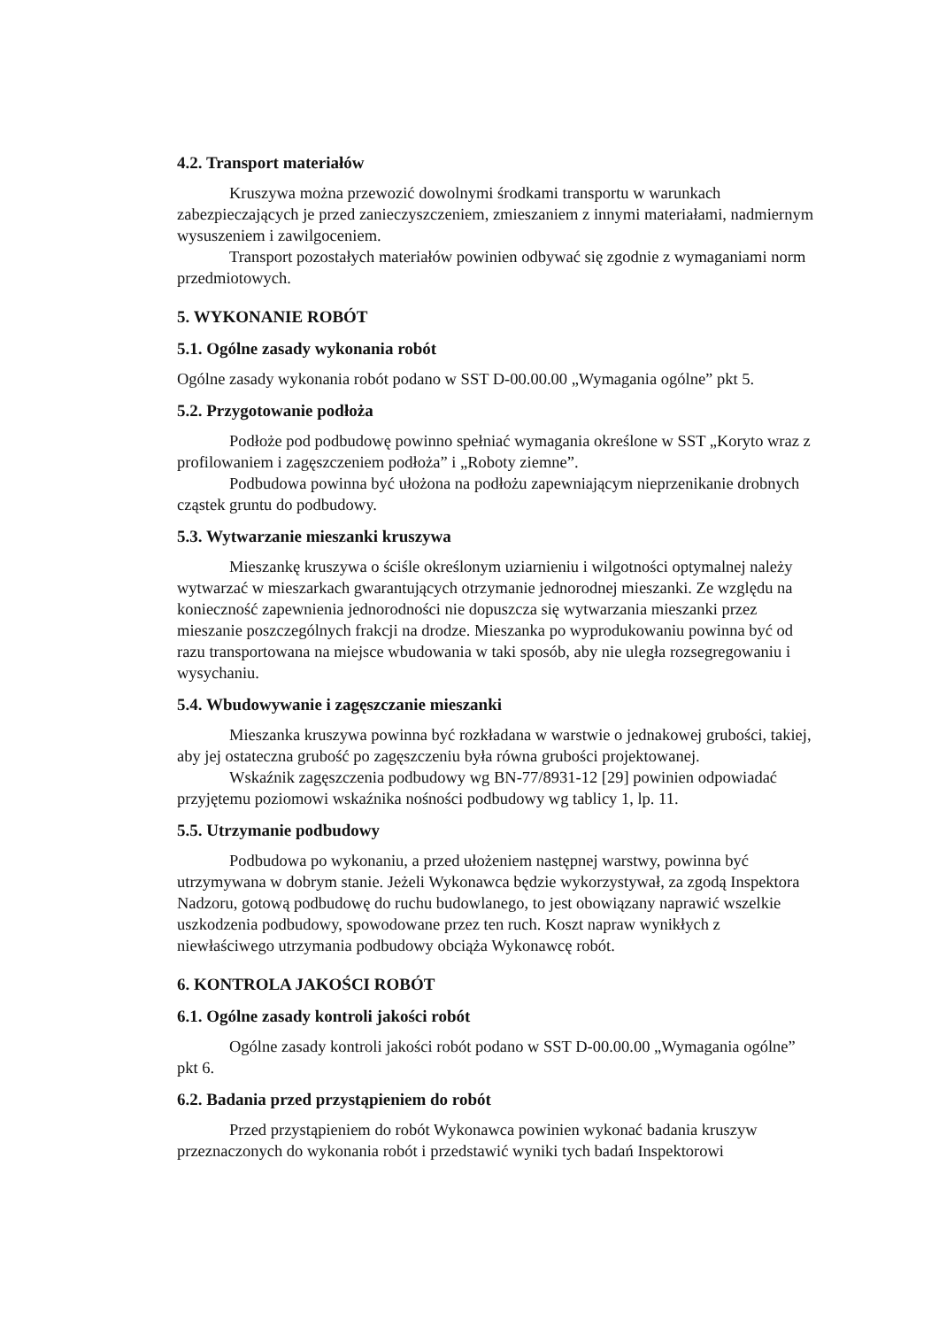4.2. Transport materiałów
Kruszywa można przewozić dowolnymi środkami transportu w warunkach zabezpieczających je przed zanieczyszczeniem, zmieszaniem z innymi materiałami, nadmiernym wysuszeniem i zawilgoceniem.
Transport pozostałych materiałów powinien odbywać się zgodnie z wymaganiami norm przedmiotowych.
5. WYKONANIE ROBÓT
5.1. Ogólne zasady wykonania robót
Ogólne zasady wykonania robót podano w SST D-00.00.00 „Wymagania ogólne” pkt 5.
5.2. Przygotowanie podłoża
Podłoże pod podbudowę powinno spełniać wymagania określone w SST „Koryto wraz z profilowaniem i zagęszczeniem podłoża” i „Roboty ziemne”.
Podbudowa powinna być ułożona na podłożu zapewniającym nieprzenikanie drobnych cząstek gruntu do podbudowy.
5.3. Wytwarzanie mieszanki kruszywa
Mieszankę kruszywa o ściśle określonym uziarnieniu i wilgotności optymalnej należy wytwarzać w mieszarkach gwarantujących otrzymanie jednorodnej mieszanki. Ze względu na konieczność zapewnienia jednorodności nie dopuszcza się wytwarzania mieszanki przez mieszanie poszczególnych frakcji na drodze. Mieszanka po wyprodukowaniu powinna być od razu transportowana na miejsce wbudowania w taki sposób, aby nie uległa rozsegregowaniu i wysychaniu.
5.4. Wbudowywanie i zagęszczanie mieszanki
Mieszanka kruszywa powinna być rozkładana w warstwie o jednakowej grubości, takiej, aby jej ostateczna grubość po zagęszczeniu była równa grubości projektowanej.
Wskaźnik zagęszczenia podbudowy wg BN-77/8931-12 [29] powinien odpowiadać przyjętemu poziomowi wskaźnika nośności podbudowy wg tablicy 1, lp. 11.
5.5. Utrzymanie podbudowy
Podbudowa po wykonaniu, a przed ułożeniem następnej warstwy, powinna być utrzymywana w dobrym stanie. Jeżeli Wykonawca będzie wykorzystywał, za zgodą Inspektora Nadzoru, gotową podbudowę do ruchu budowlanego, to jest obowiązany naprawić wszelkie uszkodzenia podbudowy, spowodowane przez ten ruch. Koszt napraw wynikłych z niewłaściwego utrzymania podbudowy obciąża Wykonawcę robót.
6. KONTROLA JAKOŚCI ROBÓT
6.1. Ogólne zasady kontroli jakości robót
Ogólne zasady kontroli jakości robót podano w SST D-00.00.00 „Wymagania ogólne” pkt 6.
6.2. Badania przed przystąpieniem do robót
Przed przystąpieniem do robót Wykonawca powinien wykonać badania kruszyw przeznaczonych do wykonania robót i przedstawić wyniki tych badań Inspektorowi